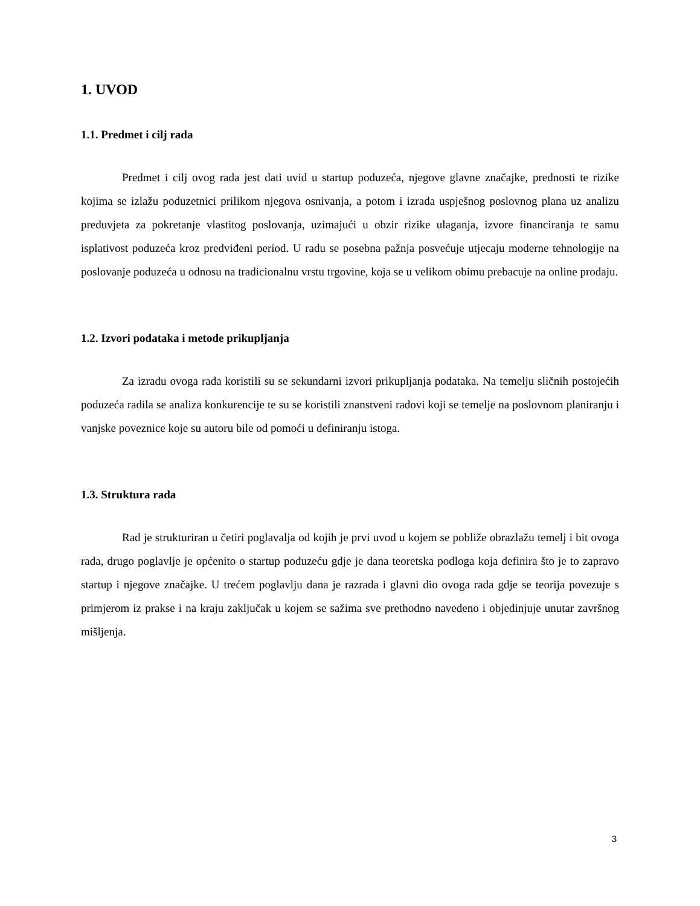1. UVOD
1.1. Predmet i cilj rada
Predmet i cilj ovog rada jest dati uvid u startup poduzeća, njegove glavne značajke, prednosti te rizike kojima se izlažu poduzetnici prilikom njegova osnivanja, a potom i izrada uspješnog poslovnog plana uz analizu preduvjeta za pokretanje vlastitog poslovanja, uzimajući u obzir rizike ulaganja, izvore financiranja te samu isplativost poduzeća kroz predviđeni period. U radu se posebna pažnja posvećuje utjecaju moderne tehnologije na poslovanje poduzeća u odnosu na tradicionalnu vrstu trgovine, koja se u velikom obimu prebacuje na online prodaju.
1.2. Izvori podataka i metode prikupljanja
Za izradu ovoga rada koristili su se sekundarni izvori prikupljanja podataka. Na temelju sličnih postojećih poduzeća radila se analiza konkurencije te su se koristili znanstveni radovi koji se temelje na poslovnom planiranju i vanjske poveznice koje su autoru bile od pomoći u definiranju istoga.
1.3. Struktura rada
Rad je strukturiran u četiri poglavalja od kojih je prvi uvod u kojem se pobliže obrazlažu temelj i bit ovoga rada, drugo poglavlje je općenito o startup poduzeću gdje je dana teoretska podloga koja definira što je to zapravo startup i njegove značajke. U trećem poglavlju dana je razrada i glavni dio ovoga rada gdje se teorija povezuje s primjerom iz prakse i na kraju zaključak u kojem se sažima sve prethodno navedeno i objedinjuje unutar završnog mišljenja.
3